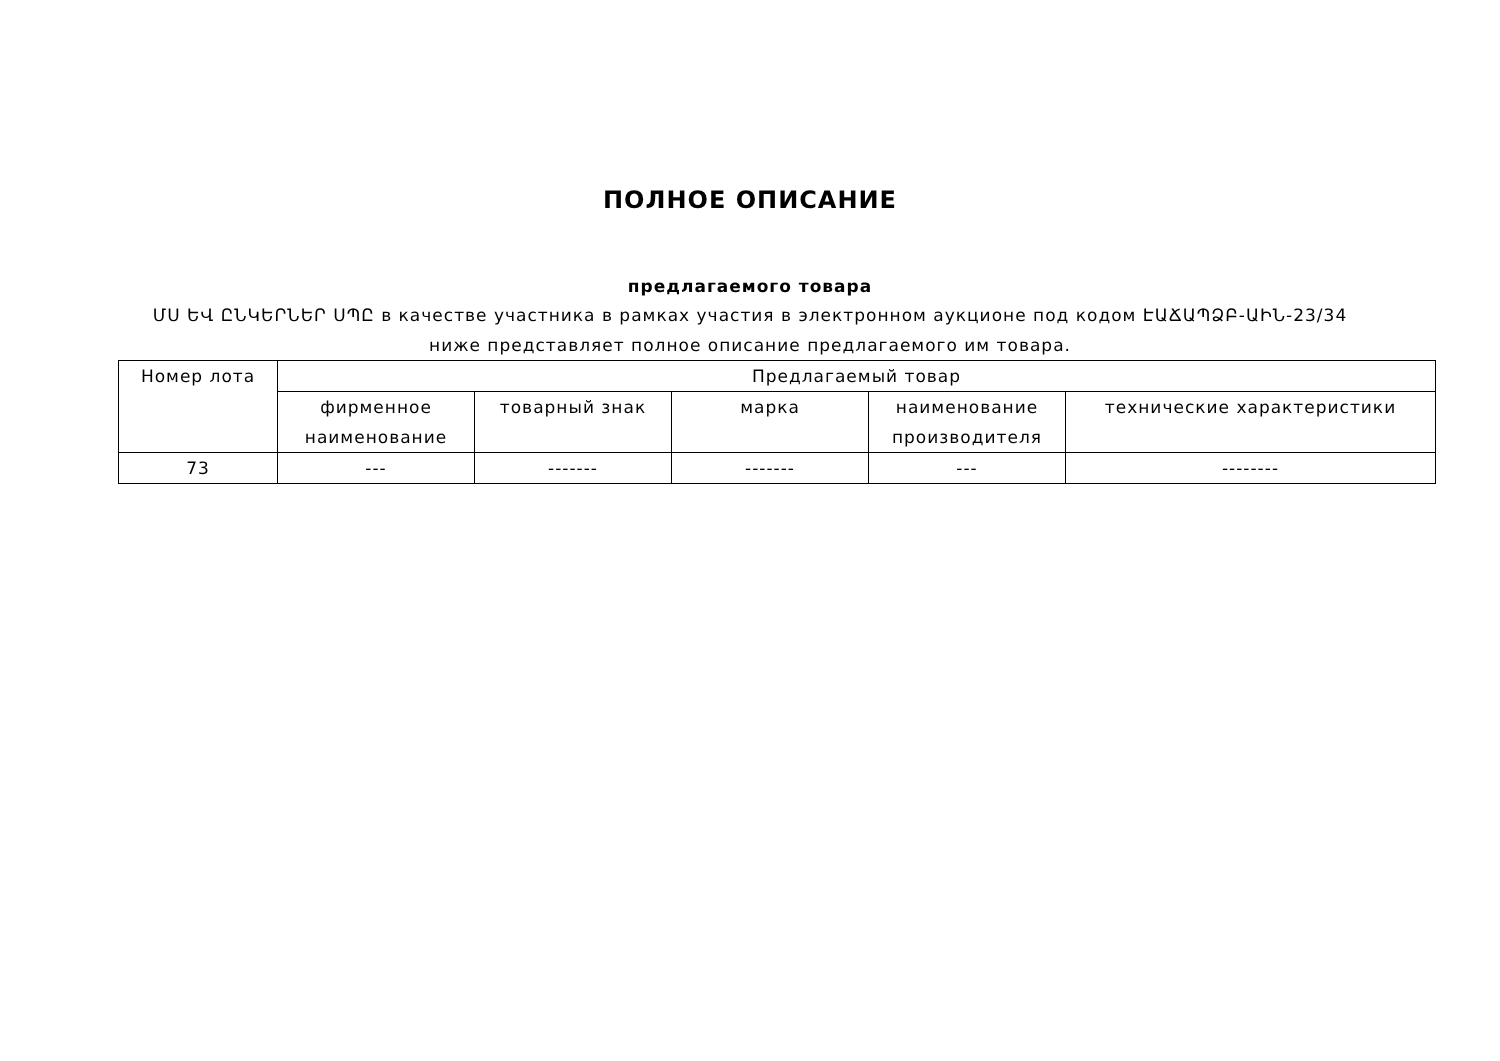ПОЛНОЕ ОПИСАНИЕ
предлагаемого товара
ՄՍ ԵՎ ԸՆԿԵՐՆԵՐ ՍՊԸ в качестве участника в рамках участия в электронном аукционе под кодом ԷԱՃԱՊՁԲ-ԱԻՆ-23/34 ниже представляет полное описание предлагаемого им товара.
| Номер лота | Предлагаемый товар | | | | |
| --- | --- | --- | --- | --- | --- |
| | фирменное наименование | товарный знак | марка | наименование производителя | технические характеристики |
| 73 | --- | ------- | ------- | --- | -------- |